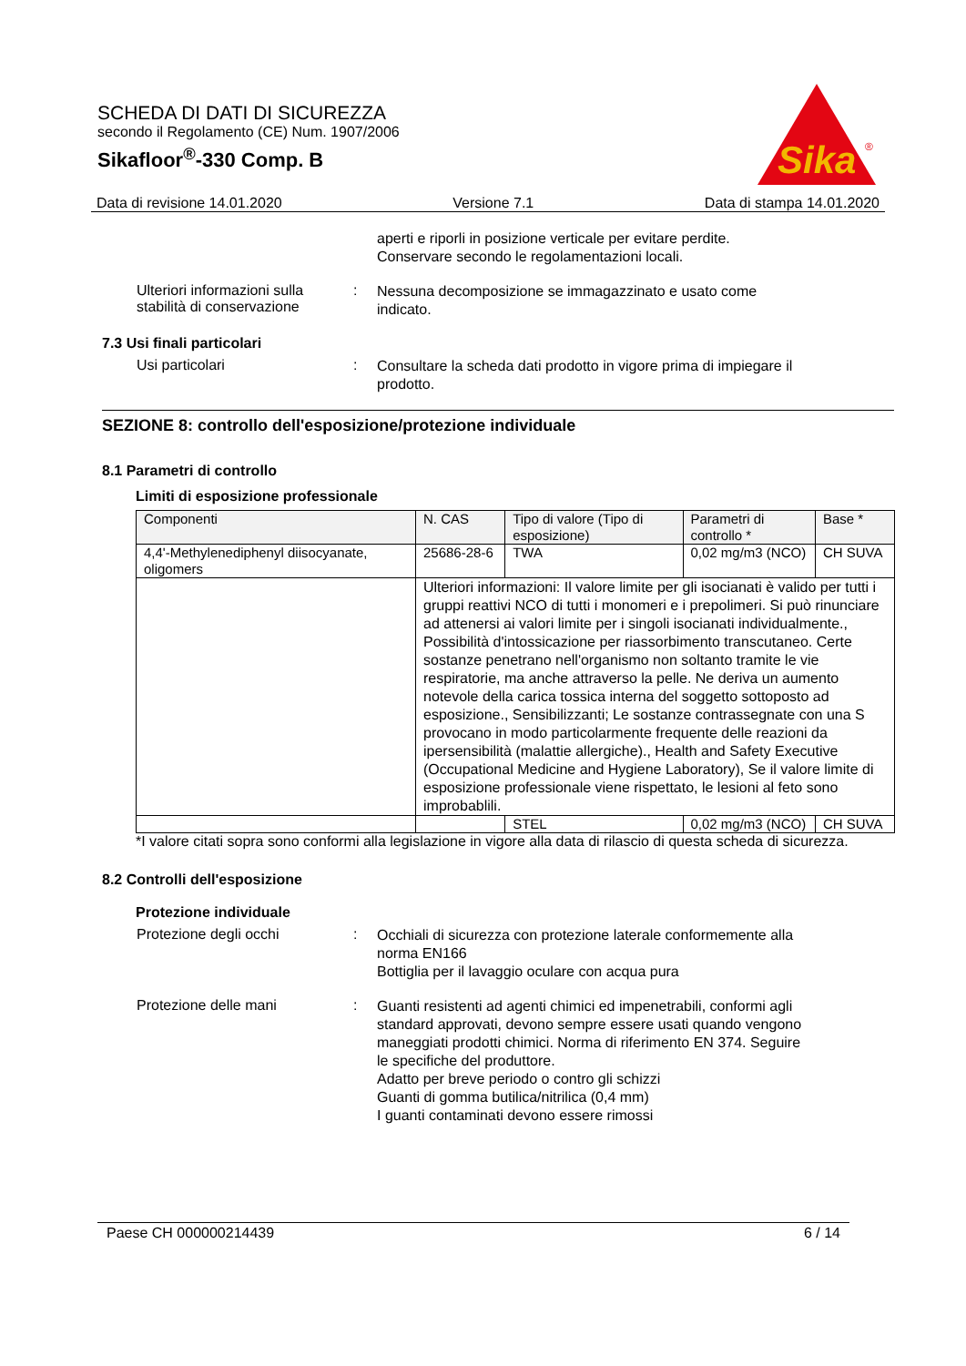SCHEDA DI DATI DI SICUREZZA
secondo il Regolamento (CE) Num. 1907/2006
Sikafloor<sup>®</sup>-330 Comp. B
Sika
®
Data di revisione 14.01.2020 Versione 7.1 Data di stampa 14.01.2020
aperti e riporli in posizione verticale per evitare perdite. Conservare secondo le regolamentazioni locali.
Ulteriori informazioni sulla stabilità di conservazione
:
Nessuna decomposizione se immagazzinato e usato come indicato.
7.3 Usi finali particolari
Usi particolari :
Consultare la scheda dati prodotto in vigore prima di impiegare il prodotto.
SEZIONE 8: controllo dell'esposizione/protezione individuale
8.1 Parametri di controllo
Limiti di esposizione professionale
| Componenti | N. CAS | Tipo di valore (Tipo di esposizione) | Parametri di controllo * | Base * |
| 4,4'-Methylenediphenyl diisocyanate, oligomers | 25686-28-6 | TWA | 0,02 mg/m3 (NCO) | CH SUVA |
| | Ulteriori informazioni: Il valore limite per gli isocianati è valido per tutti i gruppi reattivi NCO di tutti i monomeri e i prepolimeri. Si può rinunciare ad attenersi ai valori limite per i singoli isocianati individualmente., Possibilità d'intossicazione per riassorbimento transcutaneo. Certe sostanze penetrano nell'organismo non soltanto tramite le vie respiratorie, ma anche attraverso la pelle. Ne deriva un aumento notevole della carica tossica interna del soggetto sottoposto ad esposizione., Sensibilizzanti; Le sostanze contrassegnate con una S provocano in modo particolarmente frequente delle reazioni da ipersensibilità (malattie allergiche)., Health and Safety Executive (Occupational Medicine and Hygiene Laboratory), Se il valore limite di esposizione professionale viene rispettato, le lesioni al feto sono improbablili. | | | |
| | | STEL | 0,02 mg/m3 (NCO) | CH SUVA |
*I valore citati sopra sono conformi alla legislazione in vigore alla data di rilascio di questa scheda di sicurezza.
8.2 Controlli dell'esposizione
Protezione individuale
Protezione degli occhi :
Occhiali di sicurezza con protezione laterale conformemente alla norma EN166
Bottiglia per il lavaggio oculare con acqua pura
Protezione delle mani :
Guanti resistenti ad agenti chimici ed impenetrabili, conformi agli standard approvati, devono sempre essere usati quando vengono maneggiati prodotti chimici. Norma di riferimento EN 374. Seguire le specifiche del produttore.
Adatto per breve periodo o contro gli schizzi
Guanti di gomma butilica/nitrilica (0,4 mm)
I guanti contaminati devono essere rimossi
Paese CH 000000214439 6 / 14